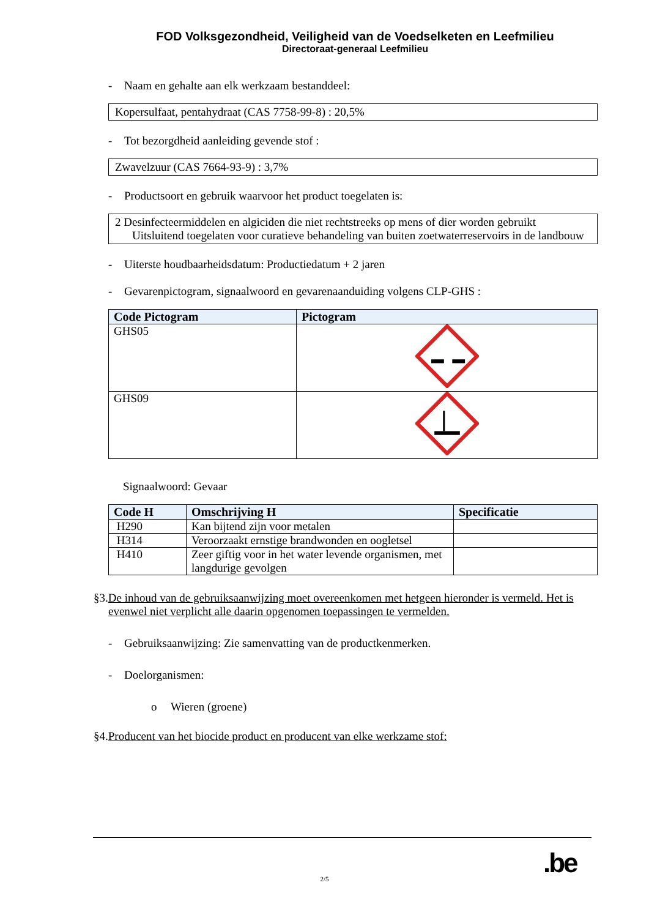FOD Volksgezondheid, Veiligheid van de Voedselketen en Leefmilieu
Directoraat-generaal Leefmilieu
- Naam en gehalte aan elk werkzaam bestanddeel:
Kopersulfaat, pentahydraat (CAS 7758-99-8) : 20,5%
- Tot bezorgdheid aanleiding gevende stof :
Zwavelzuur (CAS 7664-93-9) : 3,7%
- Productsoort en gebruik waarvoor het product toegelaten is:
2 Desinfecteermiddelen en algiciden die niet rechtstreeks op mens of dier worden gebruikt
Uitsluitend toegelaten voor curatieve behandeling van buiten zoetwaterreservoirs in de landbouw
- Uiterste houdbaarheidsdatum: Productiedatum + 2 jaren
- Gevarenpictogram, signaalwoord en gevarenaanduiding volgens CLP-GHS :
| Code Pictogram | Pictogram |
| --- | --- |
| GHS05 | |
| GHS09 | |
Signaalwoord: Gevaar
| Code H | Omschrijving H | Specificatie |
| --- | --- | --- |
| H290 | Kan bijtend zijn voor metalen | |
| H314 | Veroorzaakt ernstige brandwonden en oogletsel | |
| H410 | Zeer giftig voor in het water levende organismen, met langdurige gevolgen | |
§3.De inhoud van de gebruiksaanwijzing moet overeenkomen met hetgeen hieronder is vermeld. Het is evenwel niet verplicht alle daarin opgenomen toepassingen te vermelden.
- Gebruiksaanwijzing: Zie samenvatting van de productkenmerken.
- Doelorganismen:
o Wieren (groene)
§4.Producent van het biocide product en producent van elke werkzame stof:
.be
2/5